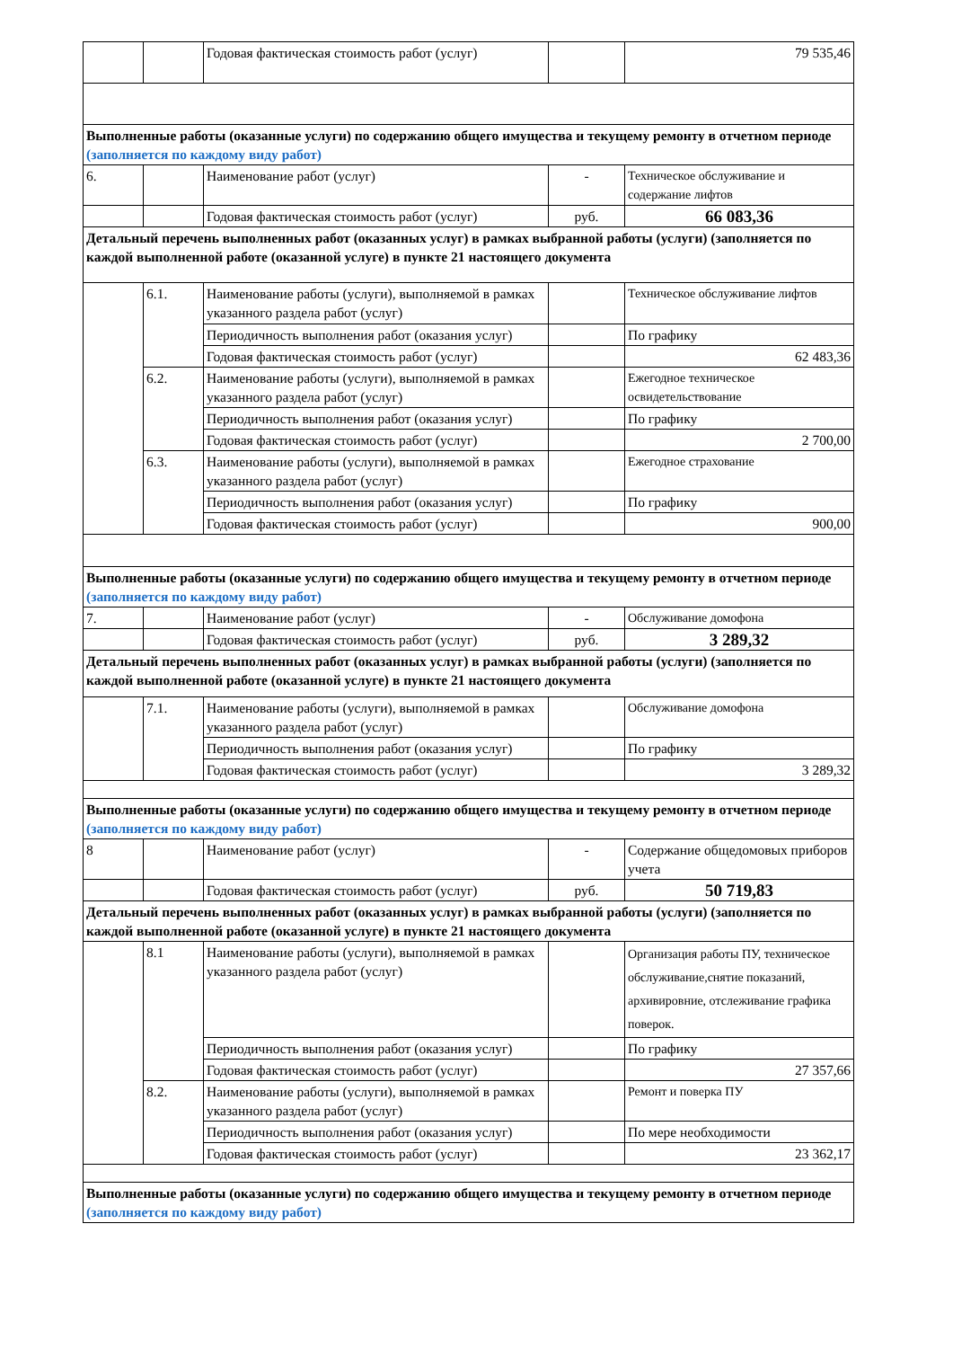| | | Годовая фактическая стоимость работ (услуг) | | 79 535,46 |
| Выполненные работы (оказанные услуги) по содержанию общего имущества и текущему ремонту в отчетном периоде (заполняется по каждому виду работ) | | | | |
| 6. | | Наименование работ (услуг) | - | Техническое обслуживание и содержание лифтов |
| | | Годовая фактическая стоимость работ (услуг) | руб. | 66 083,36 |
| Детальный перечень выполненных работ (оказанных услуг) в рамках выбранной работы (услуги) (заполняется по каждой выполненной работе (оказанной услуге) в пункте 21 настоящего документа | | | | |
| | 6.1. | Наименование работы (услуги), выполняемой в рамках указанного раздела работ (услуг) | | Техническое обслуживание лифтов |
| | | Периодичность выполнения работ (оказания услуг) | | По графику |
| | | Годовая фактическая стоимость работ (услуг) | | 62 483,36 |
| | 6.2. | Наименование работы (услуги), выполняемой в рамках указанного раздела работ (услуг) | | Ежегодное техническое освидетельствование |
| | | Периодичность выполнения работ (оказания услуг) | | По графику |
| | | Годовая фактическая стоимость работ (услуг) | | 2 700,00 |
| | 6.3. | Наименование работы (услуги), выполняемой в рамках указанного раздела работ (услуг) | | Ежегодное страхование |
| | | Периодичность выполнения работ (оказания услуг) | | По графику |
| | | Годовая фактическая стоимость работ (услуг) | | 900,00 |
| Выполненные работы (оказанные услуги) по содержанию общего имущества и текущему ремонту в отчетном периоде (заполняется по каждому виду работ) | | | | |
| 7. | | Наименование работ (услуг) | - | Обслуживание домофона |
| | | Годовая фактическая стоимость работ (услуг) | руб. | 3 289,32 |
| Детальный перечень выполненных работ (оказанных услуг) в рамках выбранной работы (услуги) (заполняется по каждой выполненной работе (оказанной услуге) в пункте 21 настоящего документа | | | | |
| | 7.1. | Наименование работы (услуги), выполняемой в рамках указанного раздела работ (услуг) | | Обслуживание домофона |
| | | Периодичность выполнения работ (оказания услуг) | | По графику |
| | | Годовая фактическая стоимость работ (услуг) | | 3 289,32 |
| Выполненные работы (оказанные услуги) по содержанию общего имущества и текущему ремонту в отчетном периоде (заполняется по каждому виду работ) | | | | |
| 8 | | Наименование работ (услуг) | - | Содержание общедомовых приборов учета |
| | | Годовая фактическая стоимость работ (услуг) | руб. | 50 719,83 |
| Детальный перечень выполненных работ (оказанных услуг) в рамках выбранной работы (услуги) (заполняется по каждой выполненной работе (оказанной услуге) в пункте 21 настоящего документа | | | | |
| | 8.1 | Наименование работы (услуги), выполняемой в рамках указанного раздела работ (услуг) | | Организация работы ПУ, техническое обслуживание,снятие показаний, архивировние, отслеживание графика поверок. |
| | | Периодичность выполнения работ (оказания услуг) | | По графику |
| | | Годовая фактическая стоимость работ (услуг) | | 27 357,66 |
| | 8.2. | Наименование работы (услуги), выполняемой в рамках указанного раздела работ (услуг) | | Ремонт и поверка ПУ |
| | | Периодичность выполнения работ (оказания услуг) | | По мере необходимости |
| | | Годовая фактическая стоимость работ (услуг) | | 23 362,17 |
| Выполненные работы (оказанные услуги) по содержанию общего имущества и текущему ремонту в отчетном периоде (заполняется по каждому виду работ) | | | | |